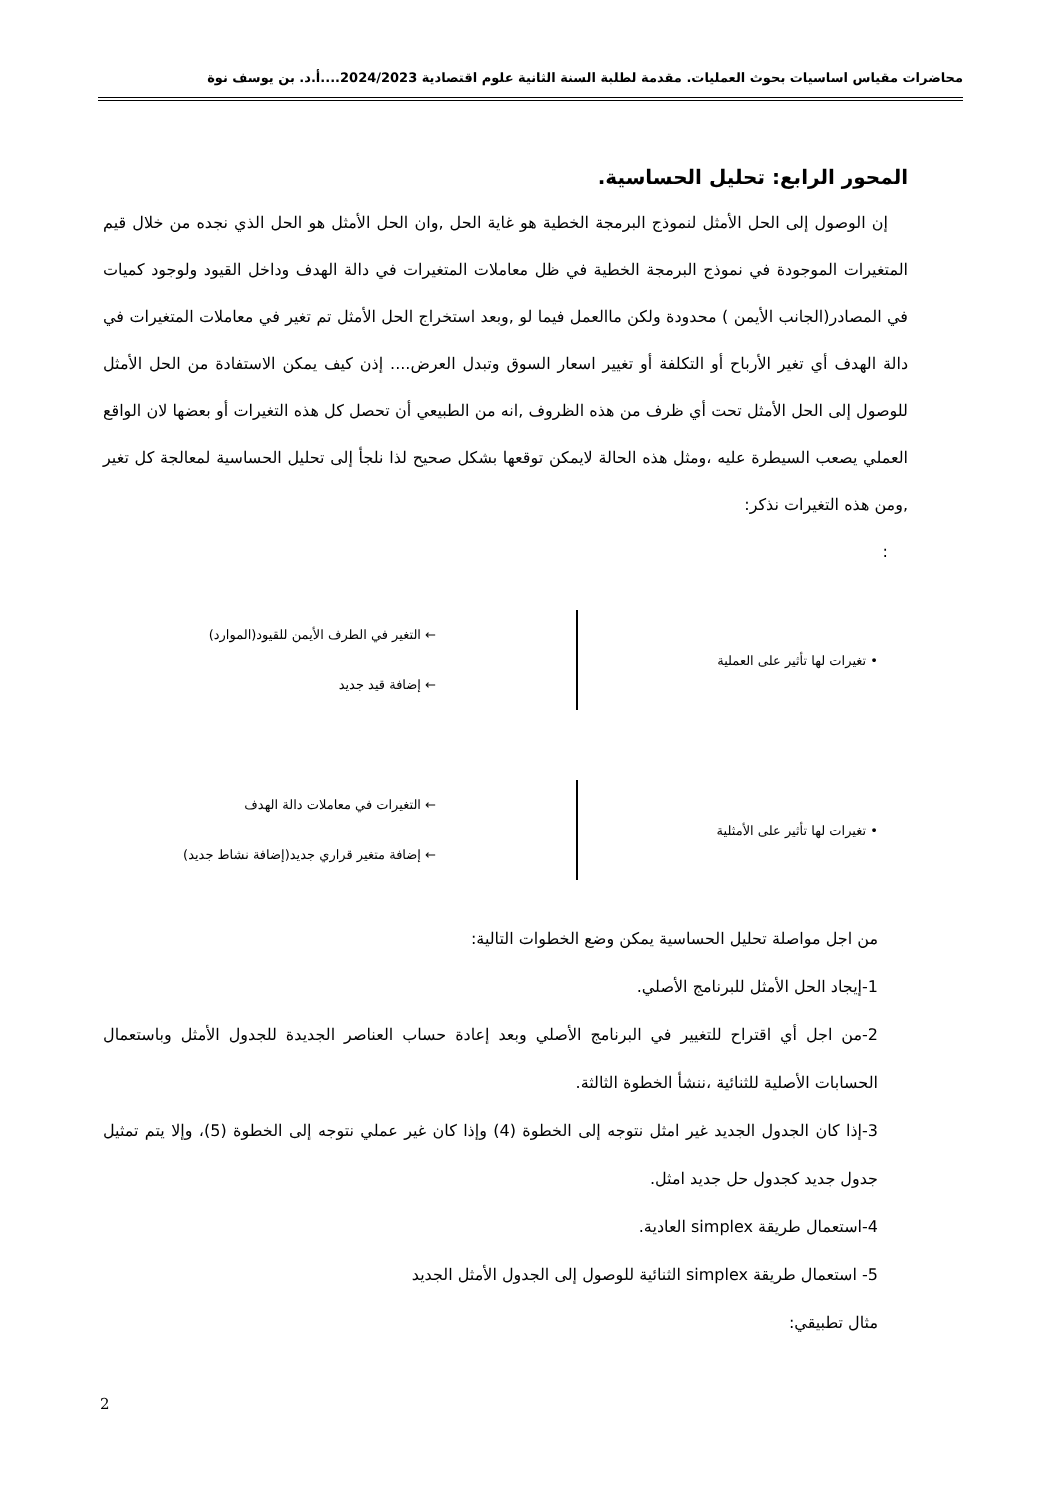محاضرات مقياس اساسيات بحوث العمليات. مقدمة لطلبة السنة الثانية علوم اقتصادية 2024/2023....أ.د. بن يوسف نوة
المحور الرابع: تحليل الحساسية.
إن الوصول إلى الحل الأمثل لنموذج البرمجة الخطية هو غاية الحل ,وان الحل الأمثل هو الحل الذي نجده من خلال قيم المتغيرات الموجودة في نموذج البرمجة الخطية في ظل معاملات المتغيرات في دالة الهدف وداخل القيود ولوجود كميات في المصادر(الجانب الأيمن ) محدودة ولكن ماالعمل فيما لو ,وبعد استخراج الحل الأمثل تم تغير في معاملات المتغيرات في دالة الهدف أي تغير الأرباح أو التكلفة أو تغيير اسعار السوق وتبدل العرض.... إذن كيف يمكن الاستفادة من الحل الأمثل للوصول إلى الحل الأمثل تحت أي ظرف من هذه الظروف ,انه من الطبيعي أن تحصل كل هذه التغيرات أو بعضها لان الواقع العملي يصعب السيطرة عليه ،ومثل هذه الحالة لايمكن توقعها بشكل صحيح لذا نلجأ إلى تحليل الحساسية لمعالجة كل تغير ,ومن هذه التغيرات نذكر:
:
• تغيرات لها تأثير على العملية
← التغير في الطرف الأيمن للقيود(الموارد)
← إضافة قيد جديد
• تغيرات لها تأثير على الأمثلية
← التغيرات في معاملات دالة الهدف
← إضافة متغير قراري جديد(إضافة نشاط جديد)
من اجل مواصلة تحليل الحساسية يمكن وضع الخطوات التالية:
1-إيجاد الحل الأمثل للبرنامج الأصلي.
2-من اجل أي اقتراح للتغيير في البرنامج الأصلي وبعد إعادة حساب العناصر الجديدة للجدول الأمثل وباستعمال الحسابات الأصلية للثنائية ،ننشأ الخطوة الثالثة.
3-إذا كان الجدول الجديد غير امثل نتوجه إلى الخطوة (4) وإذا كان غير عملي نتوجه إلى الخطوة (5)، وإلا يتم تمثيل جدول جديد كجدول حل جديد امثل.
4-استعمال طريقة simplex العادية.
5- استعمال طريقة simplex الثنائية للوصول إلى الجدول الأمثل الجديد
مثال تطبيقي:
2